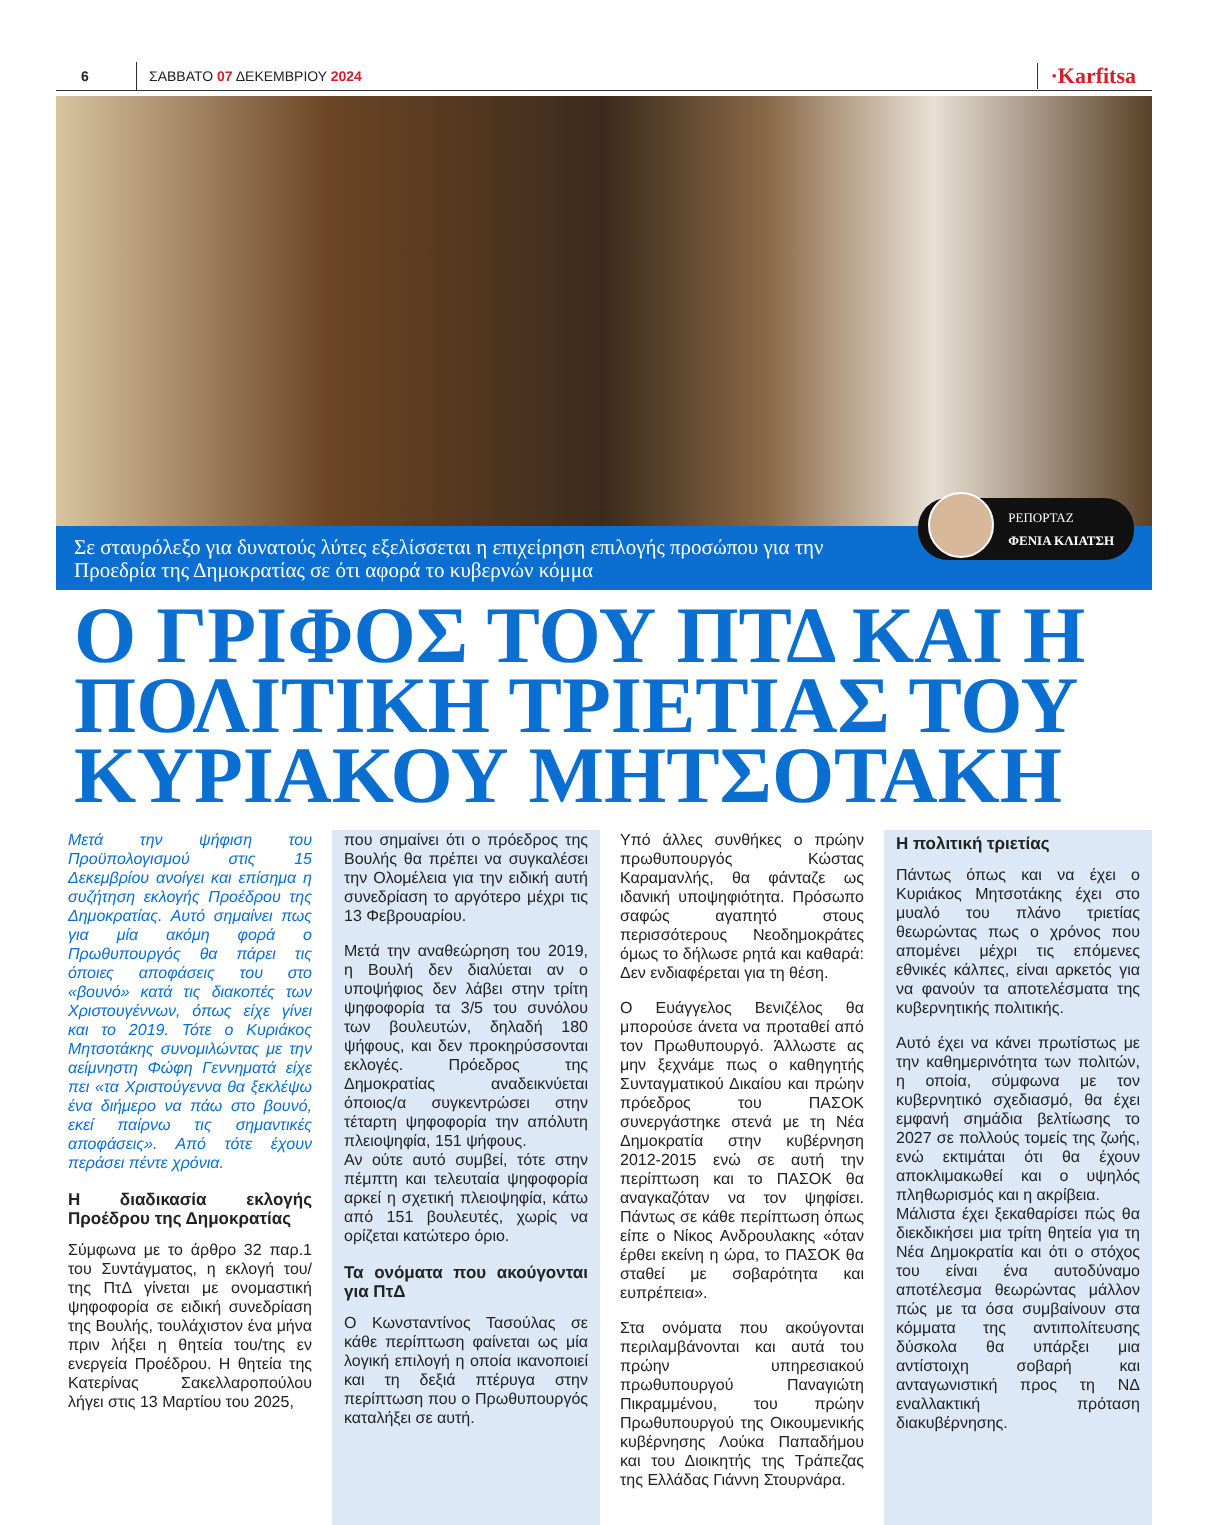6
ΣΑΒΒΑΤΟ 07 ΔΕΚΕΜΒΡΙΟΥ 2024
·Karfitsa
Σε σταυρόλεξο για δυνατούς λύτες εξελίσσεται η επιχείρηση επιλογής προσώπου για την Προεδρία της Δημοκρατίας σε ότι αφορά το κυβερνών κόμμα
ΡΕΠΟΡΤΑΖ
ΦΕΝΙΑ ΚΛΙΑΤΣΗ
Ο ΓΡΙΦΟΣ ΤΟΥ ΠΤΔ ΚΑΙ Η ΠΟΛΙΤΙΚΗ ΤΡΙΕΤΙΑΣ ΤΟΥ ΚΥΡΙΑΚΟΥ ΜΗΤΣΟΤΑΚΗ
Μετά την ψήφιση του Προϋπολογισμού στις 15 Δεκεμβρίου ανοίγει και επίσημα η συζήτηση εκλογής Προέδρου της Δημοκρατίας. Αυτό σημαίνει πως για μία ακόμη φορά ο Πρωθυπουργός θα πάρει τις όποιες αποφάσεις του στο «βουνό» κατά τις διακοπές των Χριστουγέννων, όπως είχε γίνει και το 2019. Τότε ο Κυριάκος Μητσοτάκης συνομιλώντας με την αείμνηστη Φώφη Γεννηματά είχε πει «τα Χριστούγεννα θα ξεκλέψω ένα διήμερο να πάω στο βουνό, εκεί παίρνω τις σημαντικές αποφάσεις». Από τότε έχουν περάσει πέντε χρόνια.
Η διαδικασία εκλογής Προέδρου της Δημοκρατίας
Σύμφωνα με το άρθρο 32 παρ.1 του Συντάγματος, η εκλογή του/της ΠτΔ γίνεται με ονομαστική ψηφοφορία σε ειδική συνεδρίαση της Βουλής, τουλάχιστον ένα μήνα πριν λήξει η θητεία του/της εν ενεργεία Προέδρου. Η θητεία της Κατερίνας Σακελλαροπούλου λήγει στις 13 Μαρτίου του 2025,
που σημαίνει ότι ο πρόεδρος της Βουλής θα πρέπει να συγκαλέσει την Ολομέλεια για την ειδική αυτή συνεδρίαση το αργότερο μέχρι τις 13 Φεβρουαρίου.
Μετά την αναθεώρηση του 2019, η Βουλή δεν διαλύεται αν ο υποψήφιος δεν λάβει στην τρίτη ψηφοφορία τα 3/5 του συνόλου των βουλευτών, δηλαδή 180 ψήφους, και δεν προκηρύσσονται εκλογές. Πρόεδρος της Δημοκρατίας αναδεικνύεται όποιος/α συγκεντρώσει στην τέταρτη ψηφοφορία την απόλυτη πλειοψηφία, 151 ψήφους.
Αν ούτε αυτό συμβεί, τότε στην πέμπτη και τελευταία ψηφοφορία αρκεί η σχετική πλειοψηφία, κάτω από 151 βουλευτές, χωρίς να ορίζεται κατώτερο όριο.
Τα ονόματα που ακούγονται για ΠτΔ
Ο Κωνσταντίνος Τασούλας σε κάθε περίπτωση φαίνεται ως μία λογική επιλογή η οποία ικανοποιεί και τη δεξιά πτέρυγα στην περίπτωση που ο Πρωθυπουργός καταλήξει σε αυτή.
Υπό άλλες συνθήκες ο πρώην πρωθυπουργός Κώστας Καραμανλής, θα φάνταζε ως ιδανική υποψηφιότητα. Πρόσωπο σαφώς αγαπητό στους περισσότερους Νεοδημοκράτες όμως το δήλωσε ρητά και καθαρά: Δεν ενδιαφέρεται για τη θέση.
Ο Ευάγγελος Βενιζέλος θα μπορούσε άνετα να προταθεί από τον Πρωθυπουργό. Άλλωστε ας μην ξεχνάμε πως ο καθηγητής Συνταγματικού Δικαίου και πρώην πρόεδρος του ΠΑΣΟΚ συνεργάστηκε στενά με τη Νέα Δημοκρατία στην κυβέρνηση 2012-2015 ενώ σε αυτή την περίπτωση και το ΠΑΣΟΚ θα αναγκαζόταν να τον ψηφίσει. Πάντως σε κάθε περίπτωση όπως είπε ο Νίκος Ανδρουλακης «όταν έρθει εκείνη η ώρα, το ΠΑΣΟΚ θα σταθεί με σοβαρότητα και ευπρέπεια».
Στα ονόματα που ακούγονται περιλαμβάνονται και αυτά του πρώην υπηρεσιακού πρωθυπουργού Παναγιώτη Πικραμμένου, του πρώην Πρωθυπουργού της Οικουμενικής κυβέρνησης Λούκα Παπαδήμου και του Διοικητής της Τράπεζας της Ελλάδας Γιάννη Στουρνάρα.
Η πολιτική τριετίας
Πάντως όπως και να έχει ο Κυριάκος Μητσοτάκης έχει στο μυαλό του πλάνο τριετίας θεωρώντας πως ο χρόνος που απομένει μέχρι τις επόμενες εθνικές κάλπες, είναι αρκετός για να φανούν τα αποτελέσματα της κυβερνητικής πολιτικής.
Αυτό έχει να κάνει πρωτίστως με την καθημερινότητα των πολιτών, η οποία, σύμφωνα με τον κυβερνητικό σχεδιασμό, θα έχει εμφανή σημάδια βελτίωσης το 2027 σε πολλούς τομείς της ζωής, ενώ εκτιμάται ότι θα έχουν αποκλιμακωθεί και ο υψηλός πληθωρισμός και η ακρίβεια.
Μάλιστα έχει ξεκαθαρίσει πώς θα διεκδικήσει μια τρίτη θητεία για τη Νέα Δημοκρατία και ότι ο στόχος του είναι ένα αυτοδύναμο αποτέλεσμα θεωρώντας μάλλον πώς με τα όσα συμβαίνουν στα κόμματα της αντιπολίτευσης δύσκολα θα υπάρξει μια αντίστοιχη σοβαρή και ανταγωνιστική προς τη ΝΔ εναλλακτική πρόταση διακυβέρνησης.